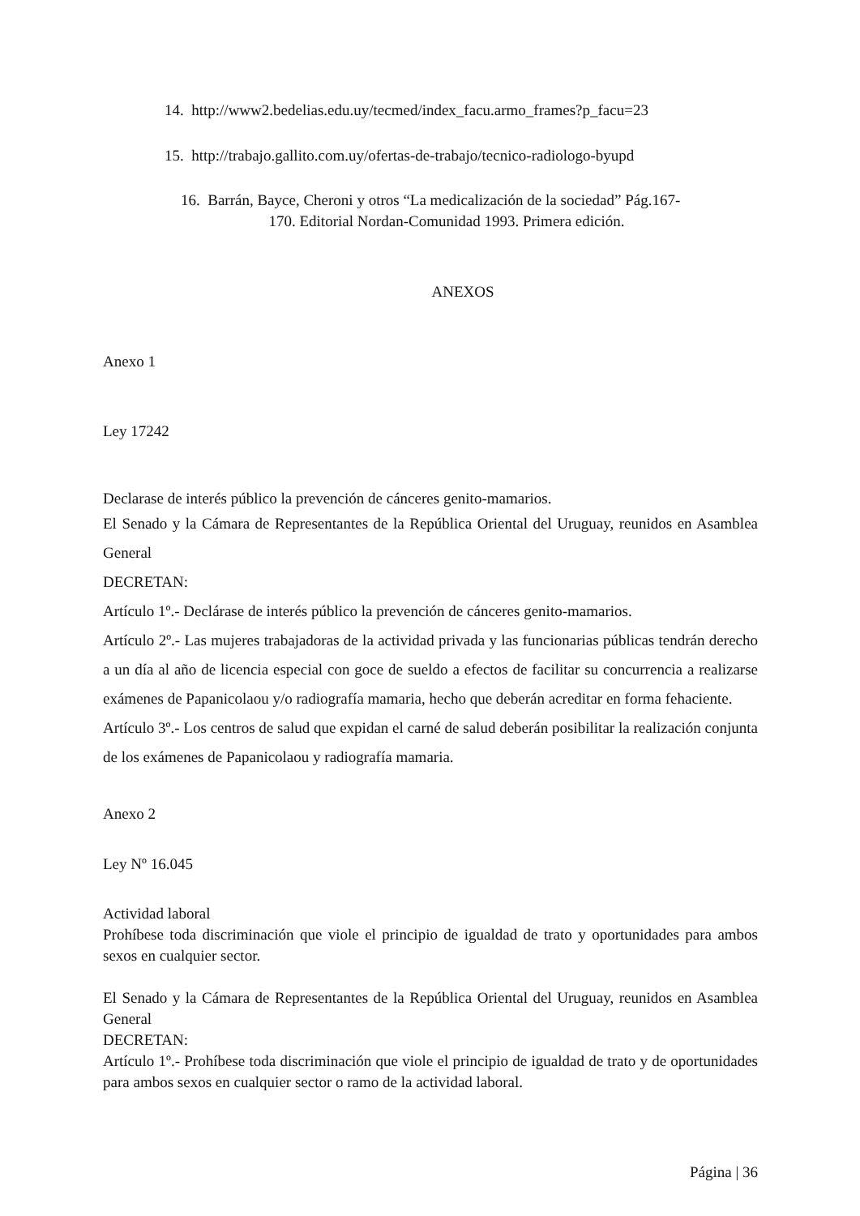14. http://www2.bedelias.edu.uy/tecmed/index_facu.armo_frames?p_facu=23
15. http://trabajo.gallito.com.uy/ofertas-de-trabajo/tecnico-radiologo-byupd
16. Barrán, Bayce, Cheroni y otros “La medicalización de la sociedad” Pág.167-
170. Editorial Nordan-Comunidad 1993. Primera edición.
ANEXOS
Anexo 1
Ley 17242
Declarase de interés público la prevención de cánceres genito-mamarios.
El Senado y la Cámara de Representantes de la República Oriental del Uruguay, reunidos en Asamblea General
DECRETAN:
Artículo 1º.- Declárase de interés público la prevención de cánceres genito-mamarios.
Artículo 2º.- Las mujeres trabajadoras de la actividad privada y las funcionarias públicas tendrán derecho a un día al año de licencia especial con goce de sueldo a efectos de facilitar su concurrencia a realizarse exámenes de Papanicolaou y/o radiografía mamaria, hecho que deberán acreditar en forma fehaciente.
Artículo 3º.- Los centros de salud que expidan el carné de salud deberán posibilitar la realización conjunta de los exámenes de Papanicolaou y radiografía mamaria.
Anexo 2
Ley Nº 16.045
Actividad laboral
Prohíbese toda discriminación que viole el principio de igualdad de trato y oportunidades para ambos sexos en cualquier sector.
El Senado y la Cámara de Representantes de la República Oriental del Uruguay, reunidos en Asamblea General
DECRETAN:
Artículo 1º.- Prohíbese toda discriminación que viole el principio de igualdad de trato y de oportunidades para ambos sexos en cualquier sector o ramo de la actividad laboral.
Página | 36